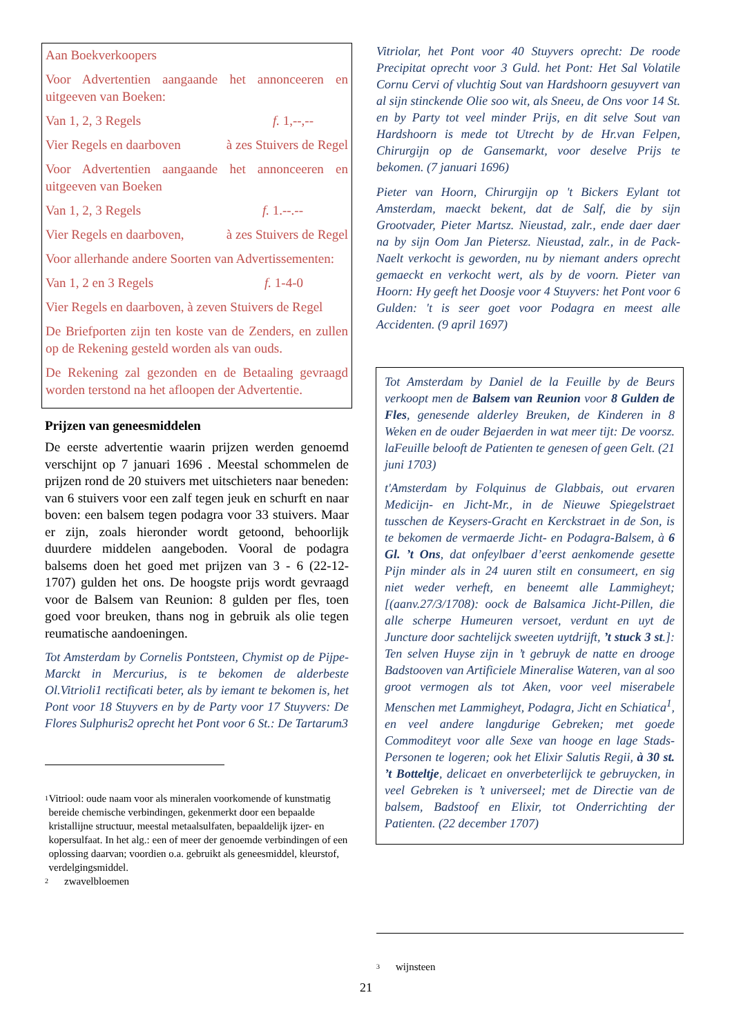Aan Boekverkoopers
Voor Advertentien aangaande het annonceeren en uitgeeven van Boeken:
Van 1, 2, 3 Regels f. 1,--,--
Vier Regels en daarboven à zes Stuivers de Regel
Voor Advertentien aangaande het annonceeren en uitgeeven van Boeken
Van 1, 2, 3 Regels f. 1.--.--
Vier Regels en daarboven, à zes Stuivers de Regel
Voor allerhande andere Soorten van Advertissementen:
Van 1, 2 en 3 Regels f. 1-4-0
Vier Regels en daarboven, à zeven Stuivers de Regel
De Briefporten zijn ten koste van de Zenders, en zullen op de Rekening gesteld worden als van ouds.
De Rekening zal gezonden en de Betaaling gevraagd worden terstond na het afloopen der Advertentie.
Prijzen van geneesmiddelen
De eerste advertentie waarin prijzen werden genoemd verschijnt op 7 januari 1696 . Meestal schommelen de prijzen rond de 20 stuivers met uitschieters naar beneden: van 6 stuivers voor een zalf tegen jeuk en schurft en naar boven: een balsem tegen podagra voor 33 stuivers. Maar er zijn, zoals hieronder wordt getoond, behoorlijk duurdere middelen aangeboden. Vooral de podagra balsems doen het goed met prijzen van 3 - 6 (22-12-1707) gulden het ons. De hoogste prijs wordt gevraagd voor de Balsem van Reunion: 8 gulden per fles, toen goed voor breuken, thans nog in gebruik als olie tegen reumatische aandoeningen.
Tot Amsterdam by Cornelis Pontsteen, Chymist op de Pijpe-Marckt in Mercurius, is te bekomen de alderbeste Ol.Vitrioli1 rectificati beter, als by iemant te bekomen is, het Pont voor 18 Stuyvers en by de Party voor 17 Stuyvers: De Flores Sulphuris2 oprecht het Pont voor 6 St.: De Tartarum3
<sup>1</sup> Vitriool: oude naam voor als mineralen voorkomende of kunstmatig bereide chemische verbindingen, gekenmerkt door een bepaalde kristallijne structuur, meestal metaalsulfaten, bepaaldelijk ijzer- en kopersulfaat. In het alg.: een of meer der genoemde verbindingen of een oplossing daarvan; voordien o.a. gebruikt als geneesmiddel, kleurstof, verdelgingsmiddel.
<sup>2</sup> zwavelbloemen
Vitriolar, het Pont voor 40 Stuyvers oprecht: De roode Precipitat oprecht voor 3 Guld. het Pont: Het Sal Volatile Cornu Cervi of vluchtig Sout van Hardshoorn gesuyvert van al sijn stinckende Olie soo wit, als Sneeu, de Ons voor 14 St. en by Party tot veel minder Prijs, en dit selve Sout van Hardshoorn is mede tot Utrecht by de Hr.van Felpen, Chirurgijn op de Gansemarkt, voor deselve Prijs te bekomen. (7 januari 1696)
Pieter van Hoorn, Chirurgijn op 't Bickers Eylant tot Amsterdam, maeckt bekent, dat de Salf, die by sijn Grootvader, Pieter Martsz. Nieustad, zalr., ende daer daer na by sijn Oom Jan Pietersz. Nieustad, zalr., in de Pack-Naelt verkocht is geworden, nu by niemant anders oprecht gemaeckt en verkocht wert, als by de voorn. Pieter van Hoorn: Hy geeft het Doosje voor 4 Stuyvers: het Pont voor 6 Gulden: 't is seer goet voor Podagra en meest alle Accidenten. (9 april 1697)
Tot Amsterdam by Daniel de la Feuille by de Beurs verkoopt men de Balsem van Reunion voor 8 Gulden de Fles, genesende alderley Breuken, de Kinderen in 8 Weken en de ouder Bejaerden in wat meer tijt: De voorsz. laFeuille belooft de Patienten te genesen of geen Gelt. (21 juni 1703)
t'Amsterdam by Folquinus de Glabbais, out ervaren Medicijn- en Jicht-Mr., in de Nieuwe Spiegelstraet tusschen de Keysers-Gracht en Kerckstraet in de Son, is te bekomen de vermaerde Jicht- en Podagra-Balsem, à 6 Gl. ’t Ons, dat onfeylbaer d’eerst aenkomende gesette Pijn minder als in 24 uuren stilt en consumeert, en sig niet weder verheft, en beneemt alle Lammigheyt; [(aanv.27/3/1708): oock de Balsamica Jicht-Pillen, die alle scherpe Humeuren versoet, verdunt en uyt de Juncture door sachtelijck sweeten uytdrijft, ’t stuck 3 st.]: Ten selven Huyse zijn in ’t gebruyk de natte en drooge Badstooven van Artificiele Mineralise Wateren, van al soo groot vermogen als tot Aken, voor veel miserabele Menschen met Lammigheyt, Podagra, Jicht en Schiatica<sup>1</sup>, en veel andere langdurige Gebreken; met goede Commoditeyt voor alle Sexe van hooge en lage Stads-Personen te logeren; ook het Elixir Salutis Regii, à 30 st. ’t Botteltje, delicaet en onverbeterlijck te gebruycken, in veel Gebreken is ’t universeel; met de Directie van de balsem, Badstoof en Elixir, tot Onderrichting der Patienten. (22 december 1707)
<sup>3</sup> wijnsteen
21